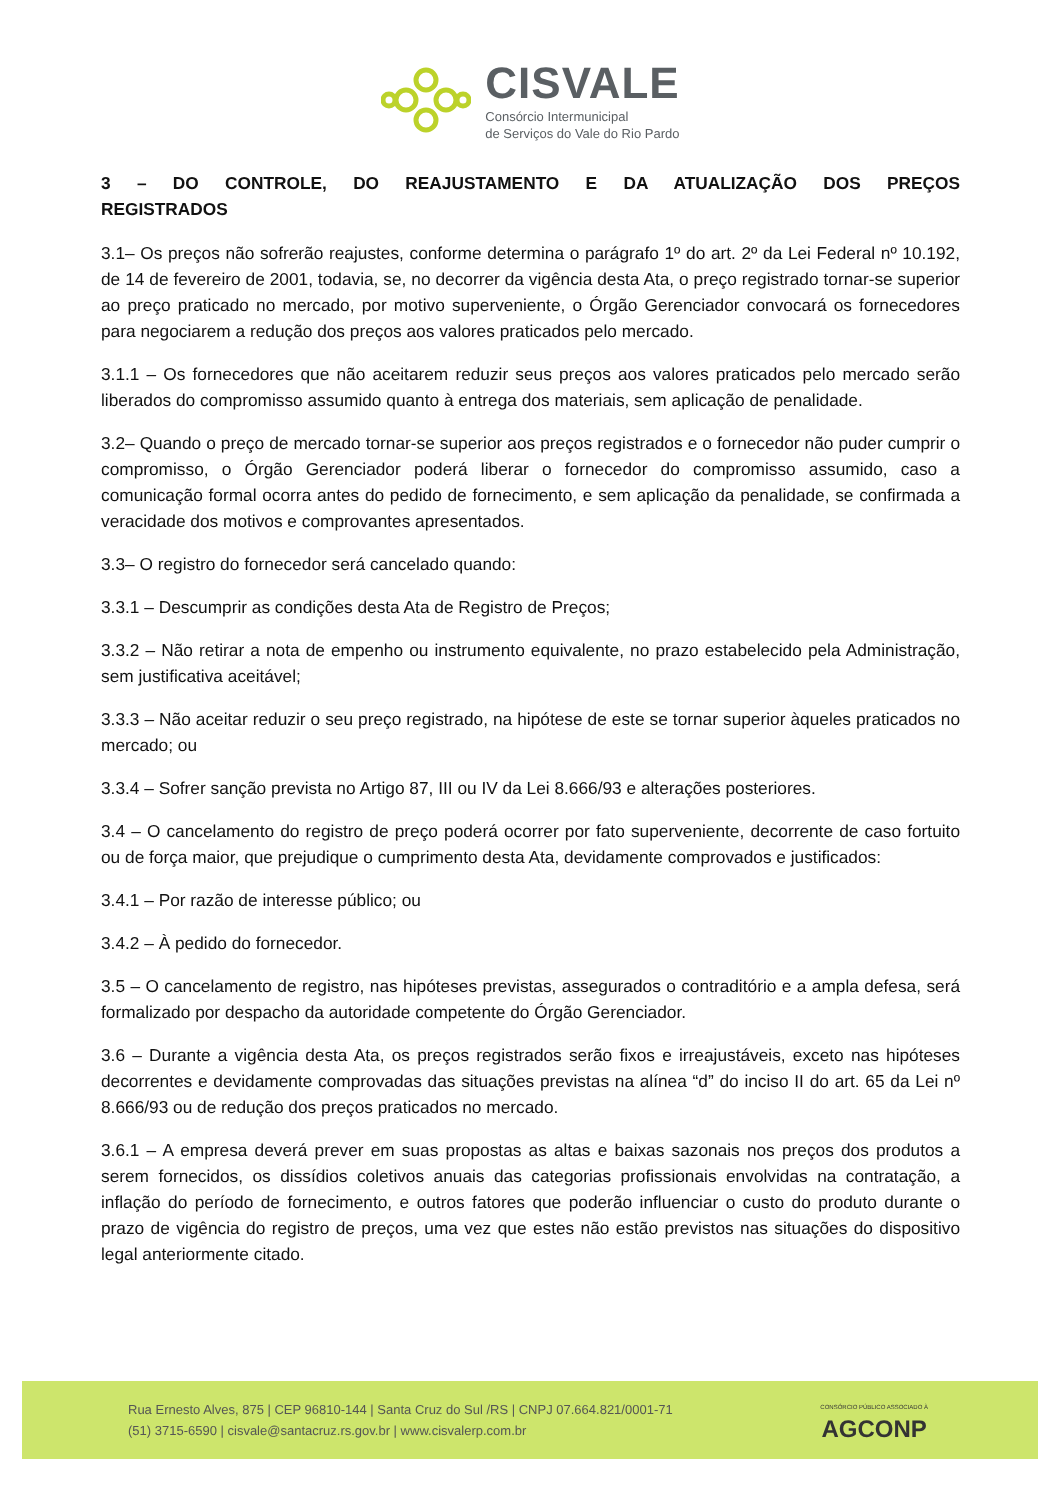CISVALE
Consórcio Intermunicipal
de Serviços do Vale do Rio Pardo
3 – DO CONTROLE, DO REAJUSTAMENTO E DA ATUALIZAÇÃO DOS PREÇOS
REGISTRADOS
3.1– Os preços não sofrerão reajustes, conforme determina o parágrafo 1º do art. 2º da Lei Federal nº 10.192, de 14 de fevereiro de 2001, todavia, se, no decorrer da vigência desta Ata, o preço registrado tornar-se superior ao preço praticado no mercado, por motivo superveniente, o Órgão Gerenciador convocará os fornecedores para negociarem a redução dos preços aos valores praticados pelo mercado.
3.1.1 – Os fornecedores que não aceitarem reduzir seus preços aos valores praticados pelo mercado serão liberados do compromisso assumido quanto à entrega dos materiais, sem aplicação de penalidade.
3.2– Quando o preço de mercado tornar-se superior aos preços registrados e o fornecedor não puder cumprir o compromisso, o Órgão Gerenciador poderá liberar o fornecedor do compromisso assumido, caso a comunicação formal ocorra antes do pedido de fornecimento, e sem aplicação da penalidade, se confirmada a veracidade dos motivos e comprovantes apresentados.
3.3– O registro do fornecedor será cancelado quando:
3.3.1 – Descumprir as condições desta Ata de Registro de Preços;
3.3.2 – Não retirar a nota de empenho ou instrumento equivalente, no prazo estabelecido pela Administração, sem justificativa aceitável;
3.3.3 – Não aceitar reduzir o seu preço registrado, na hipótese de este se tornar superior àqueles praticados no mercado; ou
3.3.4 – Sofrer sanção prevista no Artigo 87, III ou IV da Lei 8.666/93 e alterações posteriores.
3.4 – O cancelamento do registro de preço poderá ocorrer por fato superveniente, decorrente de caso fortuito ou de força maior, que prejudique o cumprimento desta Ata, devidamente comprovados e justificados:
3.4.1 – Por razão de interesse público; ou
3.4.2 – À pedido do fornecedor.
3.5 – O cancelamento de registro, nas hipóteses previstas, assegurados o contraditório e a ampla defesa, será formalizado por despacho da autoridade competente do Órgão Gerenciador.
3.6 – Durante a vigência desta Ata, os preços registrados serão fixos e irreajustáveis, exceto nas hipóteses decorrentes e devidamente comprovadas das situações previstas na alínea “d” do inciso II do art. 65 da Lei nº 8.666/93 ou de redução dos preços praticados no mercado.
3.6.1 – A empresa deverá prever em suas propostas as altas e baixas sazonais nos preços dos produtos a serem fornecidos, os dissídios coletivos anuais das categorias profissionais envolvidas na contratação, a inflação do período de fornecimento, e outros fatores que poderão influenciar o custo do produto durante o prazo de vigência do registro de preços, uma vez que estes não estão previstos nas situações do dispositivo legal anteriormente citado.
Rua Ernesto Alves, 875 | CEP 96810-144 | Santa Cruz do Sul /RS | CNPJ 07.664.821/0001-71
(51) 3715-6590 | cisvale@santacruz.rs.gov.br | www.cisvalerp.com.br
CONSÓRCIO PÚBLICO ASSOCIADO À
AGCONP